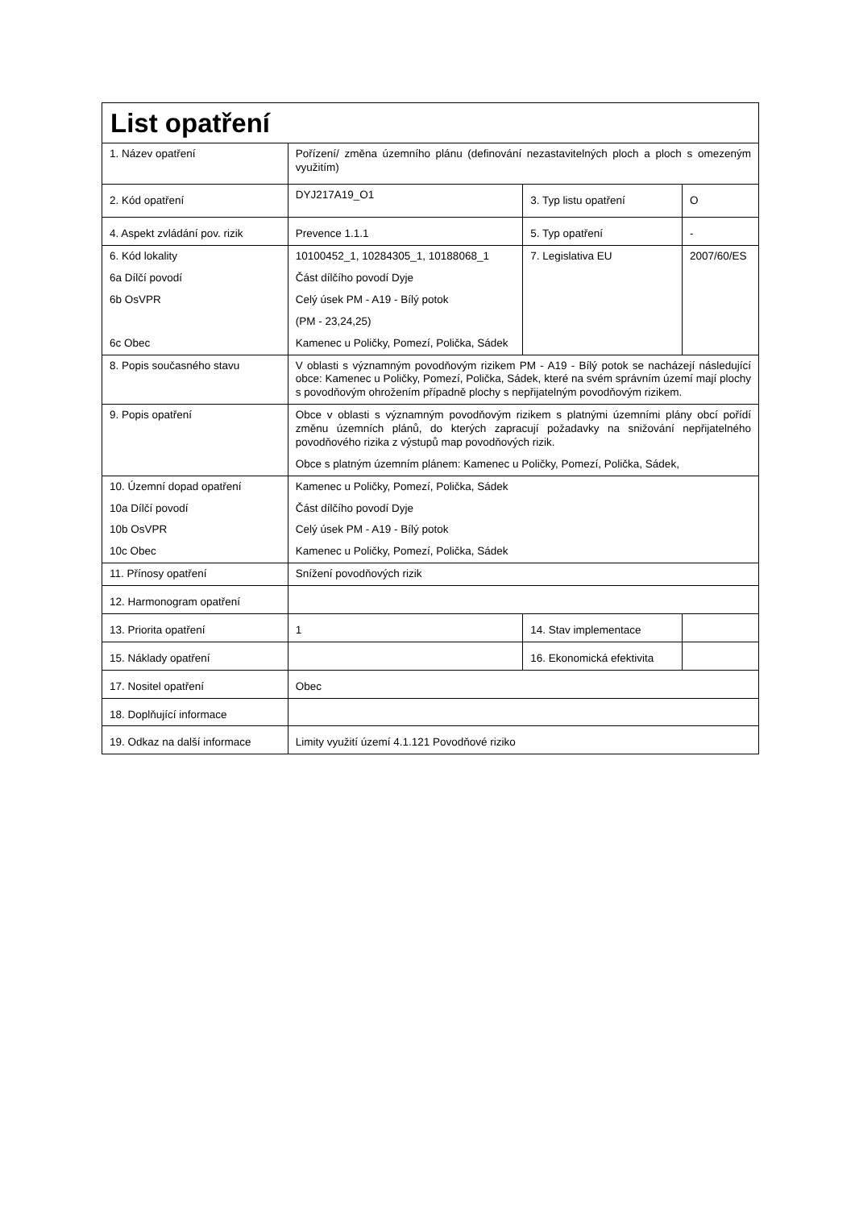| List opatření | | | |
| 1. Název opatření | Pořízení/ změna územního plánu (definování nezastavitelných ploch a ploch s omezeným využitím) | | |
| 2. Kód opatření | DYJ217A19_O1 | 3. Typ listu opatření | O |
| 4. Aspekt zvládání pov. rizik | Prevence 1.1.1 | 5. Typ opatření | - |
| 6. Kód lokality 6a Dílčí povodí 6b OsVPR 6c Obec | 10100452_1, 10284305_1, 10188068_1 Část dílčího povodí Dyje Celý úsek PM - A19 - Bílý potok (PM - 23,24,25) Kamenec u Poličky, Pomezí, Polička, Sádek | 7. Legislativa EU | 2007/60/ES |
| 8. Popis současného stavu | V oblasti s významným povodňovým rizikem PM - A19 - Bílý potok se nacházejí následující obce: Kamenec u Poličky, Pomezí, Polička, Sádek, které na svém správním území mají plochy s povodňovým ohrožením případně plochy s nepřijatelným povodňovým rizikem. | | |
| 9. Popis opatření | Obce v oblasti s významným povodňovým rizikem s platnými územními plány obcí pořídí změnu územních plánů, do kterých zapracují požadavky na snižování nepřijatelného povodňového rizika z výstupů map povodňových rizik. Obce s platným územním plánem: Kamenec u Poličky, Pomezí, Polička, Sádek, | | |
| 10. Územní dopad opatření 10a Dílčí povodí 10b OsVPR 10c Obec | Kamenec u Poličky, Pomezí, Polička, Sádek Část dílčího povodí Dyje Celý úsek PM - A19 - Bílý potok Kamenec u Poličky, Pomezí, Polička, Sádek | | |
| 11. Přínosy opatření | Snížení povodňových rizik | | |
| 12. Harmonogram opatření | | | |
| 13. Priorita opatření | 1 | 14. Stav implementace | |
| 15. Náklady opatření | | 16. Ekonomická efektivita | |
| 17. Nositel opatření | Obec | | |
| 18. Doplňující informace | | | |
| 19. Odkaz na další informace | Limity využití území 4.1.121 Povodňové riziko | | |